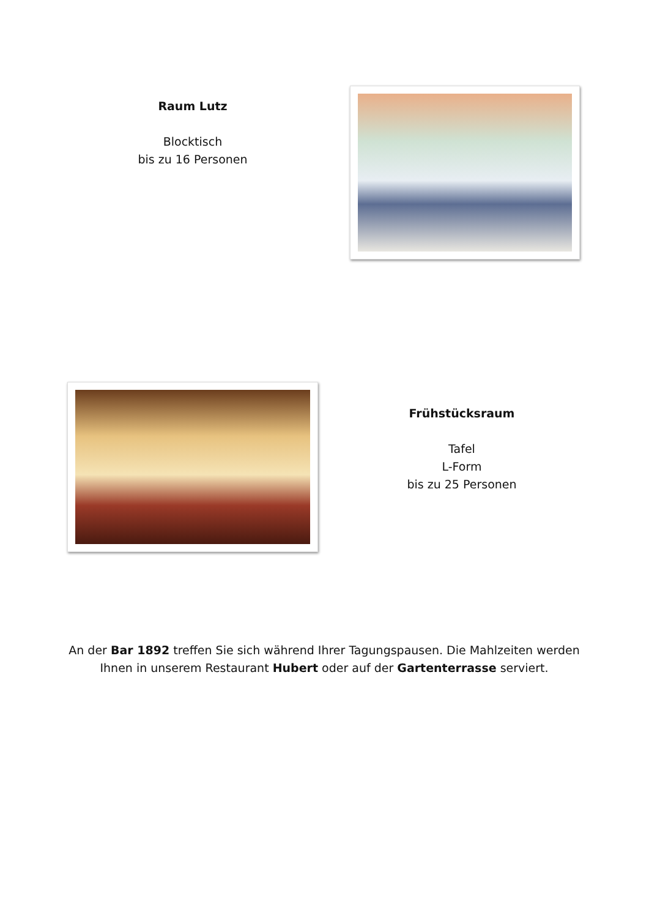Raum Lutz
Blocktisch
bis zu 16 Personen
Frühstücksraum
Tafel
L-Form
bis zu 25 Personen
An der Bar 1892 treffen Sie sich während Ihrer Tagungspausen. Die Mahlzeiten werden Ihnen in unserem Restaurant Hubert oder auf der Gartenterrasse serviert.